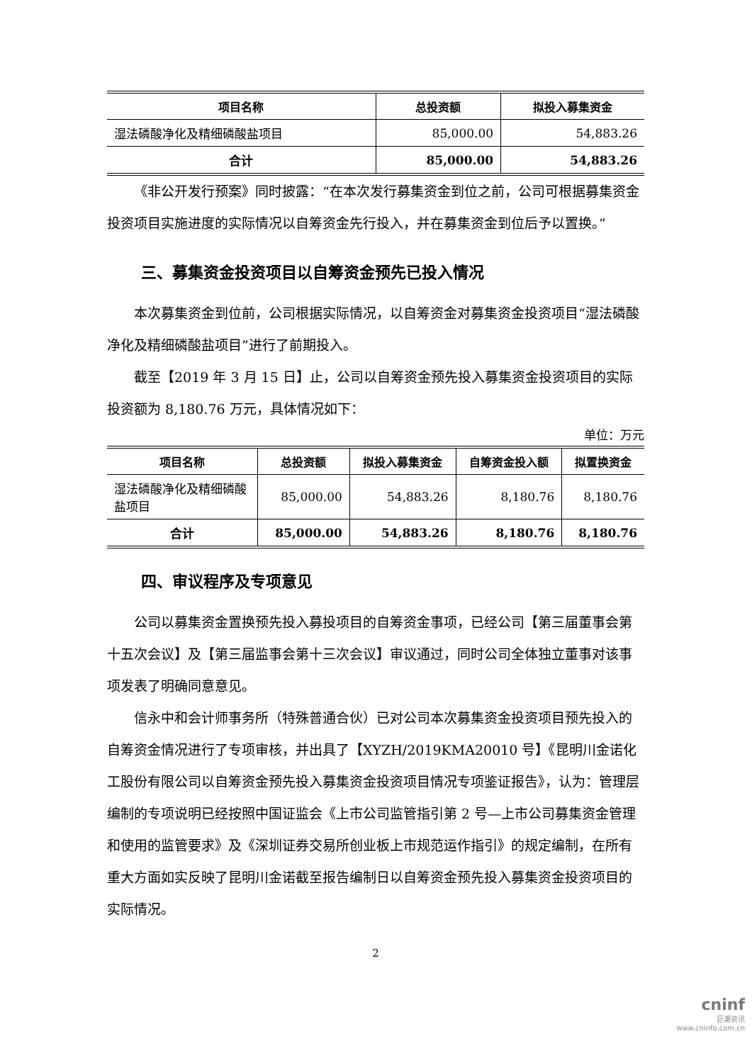| 项目名称 | 总投资额 | 拟投入募集资金 |
| --- | --- | --- |
| 湿法磷酸净化及精细磷酸盐项目 | 85,000.00 | 54,883.26 |
| 合计 | 85,000.00 | 54,883.26 |
《非公开发行预案》同时披露：“在本次发行募集资金到位之前，公司可根据募集资金投资项目实施进度的实际情况以自筹资金先行投入，并在募集资金到位后予以置换。”
三、募集资金投资项目以自筹资金预先已投入情况
本次募集资金到位前，公司根据实际情况，以自筹资金对募集资金投资项目“湿法磷酸净化及精细磷酸盐项目”进行了前期投入。
截至【2019 年 3 月 15 日】止，公司以自筹资金预先投入募集资金投资项目的实际投资额为 8,180.76 万元，具体情况如下：
单位：万元
| 项目名称 | 总投资额 | 拟投入募集资金 | 自筹资金投入额 | 拟置换资金 |
| --- | --- | --- | --- | --- |
| 湿法磷酸净化及精细磷酸盐项目 | 85,000.00 | 54,883.26 | 8,180.76 | 8,180.76 |
| 合计 | 85,000.00 | 54,883.26 | 8,180.76 | 8,180.76 |
四、审议程序及专项意见
公司以募集资金置换预先投入募投项目的自筹资金事项，已经公司【第三届董事会第十五次会议】及【第三届监事会第十三次会议】审议通过，同时公司全体独立董事对该事项发表了明确同意意见。
信永中和会计师事务所（特殊普通合伙）已对公司本次募集资金投资项目预先投入的自筹资金情况进行了专项审核，并出具了【XYZH/2019KMA20010 号】《昆明川金诺化工股份有限公司以自筹资金预先投入募集资金投资项目情况专项鉴证报告》，认为：管理层编制的专项说明已经按照中国证监会《上市公司监管指引第 2 号—上市公司募集资金管理和使用的监管要求》及《深圳证券交易所创业板上市规范运作指引》的规定编制，在所有重大方面如实反映了昆明川金诺截至报告编制日以自筹资金预先投入募集资金投资项目的实际情况。
2
cninf
巨潮资讯
www.cninfo.com.cn